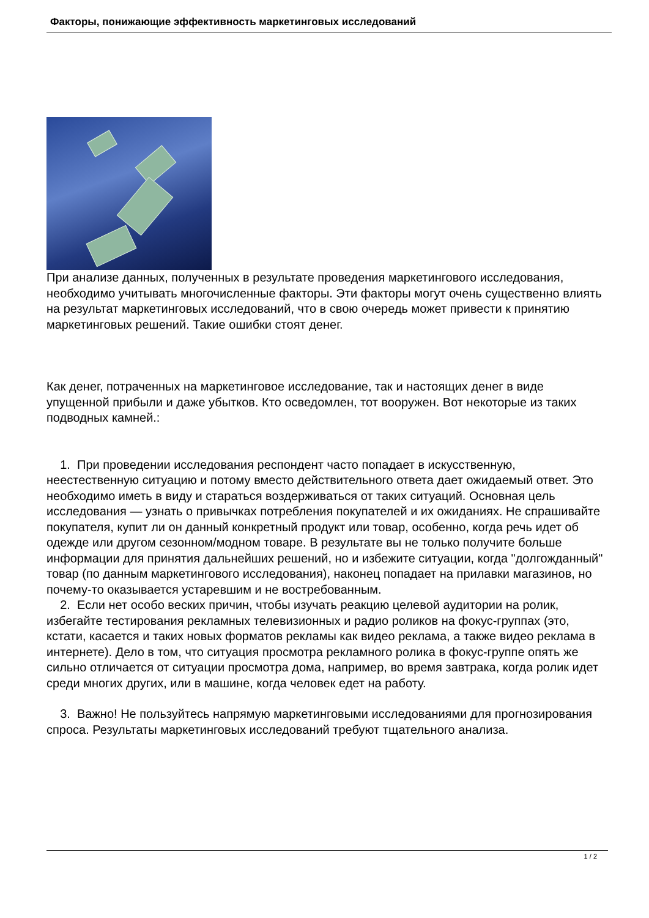Факторы, понижающие эффективность маркетинговых исследований
При анализе данных, полученных в результате проведения маркетингового исследования, необходимо учитывать многочисленные факторы. Эти факторы могут очень существенно влиять на результат маркетинговых исследований, что в свою очередь может привести к принятию маркетинговых решений. Такие ошибки стоят денег.
Как денег, потраченных на маркетинговое исследование, так и настоящих денег в виде упущенной прибыли и даже убытков. Кто осведомлен, тот вооружен. Вот некоторые из таких подводных камней.:
1. При проведении исследования респондент часто попадает в искусственную, неестественную ситуацию и потому вместо действительного ответа дает ожидаемый ответ. Это необходимо иметь в виду и стараться воздерживаться от таких ситуаций. Основная цель исследования — узнать о привычках потребления покупателей и их ожиданиях. Не спрашивайте покупателя, купит ли он данный конкретный продукт или товар, особенно, когда речь идет об одежде или другом сезонном/модном товаре. В результате вы не только получите больше информации для принятия дальнейших решений, но и избежите ситуации, когда "долгожданный" товар (по данным маркетингового исследования), наконец попадает на прилавки магазинов, но почему-то оказывается устаревшим и не востребованным.
2. Если нет особо веских причин, чтобы изучать реакцию целевой аудитории на ролик, избегайте тестирования рекламных телевизионных и радио роликов на фокус-группах (это, кстати, касается и таких новых форматов рекламы как видео реклама, а также видео реклама в интернете). Дело в том, что ситуация просмотра рекламного ролика в фокус-группе опять же сильно отличается от ситуации просмотра дома, например, во время завтрака, когда ролик идет среди многих других, или в машине, когда человек едет на работу.
3. Важно! Не пользуйтесь напрямую маркетинговыми исследованиями для прогнозирования спроса. Результаты маркетинговых исследований требуют тщательного анализа.
1 / 2